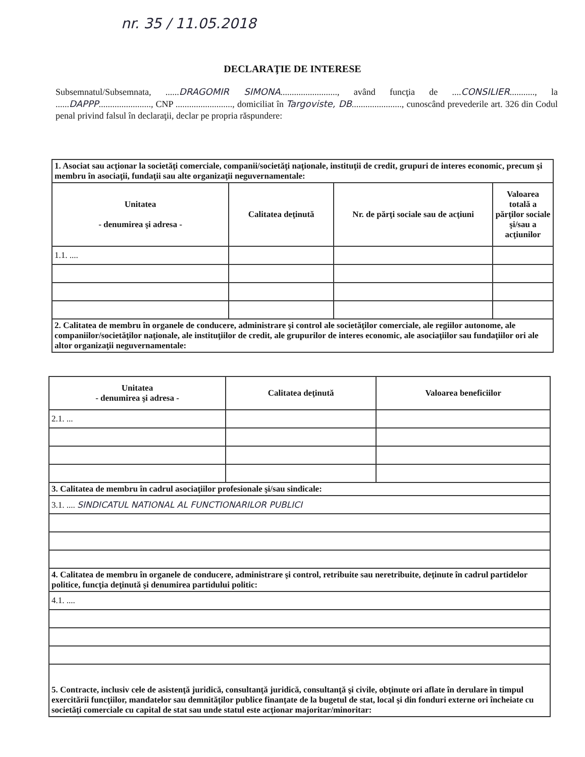nr. 35 / 11.05.2018
DECLARAŢIE DE INTERESE
Subsemnatul/Subsemnata, ......DRAGOMIR SIMONA........................., având funcţia de ....CONSILIER..........., la ......DAPPP......................., CNP ........................., domiciliat în Targoviste, DB......................, cunoscând prevederile art. 326 din Codul penal privind falsul în declaraţii, declar pe propria răspundere:
| 1. Asociat sau acţionar la societăţi comerciale, companii/societăţi naţionale, instituţii de credit, grupuri de interes economic, precum şi membru în asociaţii, fundaţii sau alte organizaţii neguvernamentale: | | | |
| Unitatea - denumirea şi adresa - | Calitatea deţinută | Nr. de părţi sociale sau de acţiuni | Valoarea totală a părţilor sociale şi/sau a acţiunilor |
| 1.1. .... | | | |
| 2. Calitatea de membru în organele de conducere, administrare şi control ale societăţilor comerciale, ale regiilor autonome, ale companiilor/societăţilor naţionale, ale instituţiilor de credit, ale grupurilor de interes economic, ale asociaţiilor sau fundaţiilor ori ale altor organizaţii neguvernamentale: | | | |
| Unitatea - denumirea şi adresa - | Calitatea deţinută | Valoarea beneficiilor |
| --- | --- | --- |
| 2.1. ... | | |
| 3. Calitatea de membru în cadrul asociaţiilor profesionale şi/sau sindicale: | | |
| 3.1. .... SINDICATUL NATIONAL AL FUNCTIONARILOR PUBLICI | | |
| 4. Calitatea de membru în organele de conducere, administrare şi control, retribuite sau neretribuite, deţinute în cadrul partidelor politice, funcţia deţinută şi denumirea partidului politic: | | |
| 4.1. .... | | |
| 5. Contracte, inclusiv cele de asistenţă juridică, consultanţă juridică, consultanţă şi civile, obţinute ori aflate în derulare în timpul exercitării funcţiilor, mandatelor sau demnităţilor publice finanţate de la bugetul de stat, local şi din fonduri externe ori încheiate cu societăţi comerciale cu capital de stat sau unde statul este acţionar majoritar/minoritar: | | |